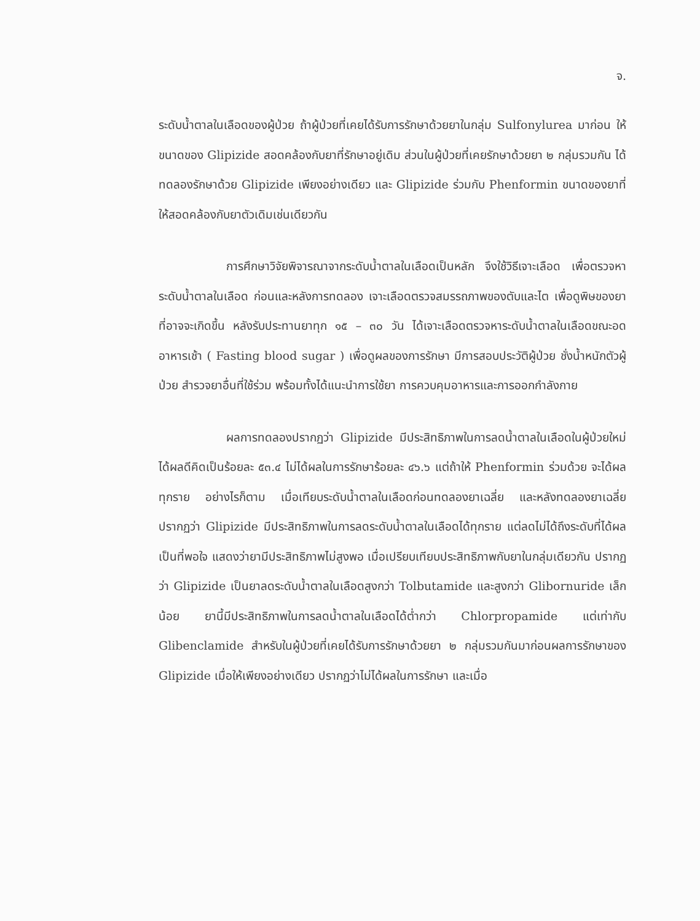จ.
ระดับน้ำตาลในเลือดของผู้ป่วย ถ้าผู้ป่วยที่เคยได้รับการรักษาด้วยยาในกลุ่ม Sulfonylurea มาก่อน ให้ขนาดของ Glipizide สอดคล้องกับยาที่รักษาอยู่เดิม ส่วนในผู้ป่วยที่เคยรักษาด้วยยา ๒ กลุ่มรวมกัน ได้ทดลองรักษาด้วย Glipizide เพียงอย่างเดียว และ Glipizide ร่วมกับ Phenformin ขนาดของยาที่ให้สอดคล้องกับยาตัวเดิมเช่นเดียวกัน
การศึกษาวิจัยพิจารณาจากระดับน้ำตาลในเลือดเป็นหลัก จึงใช้วิธีเจาะเลือด เพื่อตรวจหาระดับน้ำตาลในเลือด ก่อนและหลังการทดลอง เจาะเลือดตรวจสมรรถภาพของตับและไต เพื่อดูพิษของยาที่อาจจะเกิดขึ้น หลังรับประทานยาทุก ๑๕ – ๓๐ วัน ได้เจาะเลือดตรวจหาระดับน้ำตาลในเลือดขณะอดอาหารเช้า ( Fasting blood sugar ) เพื่อดูผลของการรักษา มีการสอบประวัติผู้ป่วย ชั่งน้ำหนักตัวผู้ป่วย สำรวจยาอื่นที่ใช้ร่วม พร้อมทั้งได้แนะนำการใช้ยา การควบคุมอาหารและการออกกำลังกาย
ผลการทดลองปรากฏว่า Glipizide มีประสิทธิภาพในการลดน้ำตาลในเลือดในผู้ป่วยใหม่ได้ผลดีคิดเป็นร้อยละ ๕๓.๔ ไม่ได้ผลในการรักษาร้อยละ ๔๖.๖ แต่ถ้าให้ Phenformin ร่วมด้วย จะได้ผลทุกราย อย่างไรก็ตาม เมื่อเทียบระดับน้ำตาลในเลือดก่อนทดลองยาเฉลี่ย และหลังทดลองยาเฉลี่ย ปรากฏว่า Glipizide มีประสิทธิภาพในการลดระดับน้ำตาลในเลือดได้ทุกราย แต่ลดไม่ได้ถึงระดับที่ได้ผลเป็นที่พอใจ แสดงว่ายามีประสิทธิภาพไม่สูงพอ เมื่อเปรียบเทียบประสิทธิภาพกับยาในกลุ่มเดียวกัน ปรากฏว่า Glipizide เป็นยาลดระดับน้ำตาลในเลือดสูงกว่า Tolbutamide และสูงกว่า Glibornuride เล็กน้อย ยานี้มีประสิทธิภาพในการลดน้ำตาลในเลือดได้ต่ำกว่า Chlorpropamide แต่เท่ากับ Glibenclamide สำหรับในผู้ป่วยที่เคยได้รับการรักษาด้วยยา ๒ กลุ่มรวมกันมาก่อนผลการรักษาของ Glipizide เมื่อให้เพียงอย่างเดียว ปรากฏว่าไม่ได้ผลในการรักษา และเมื่อ